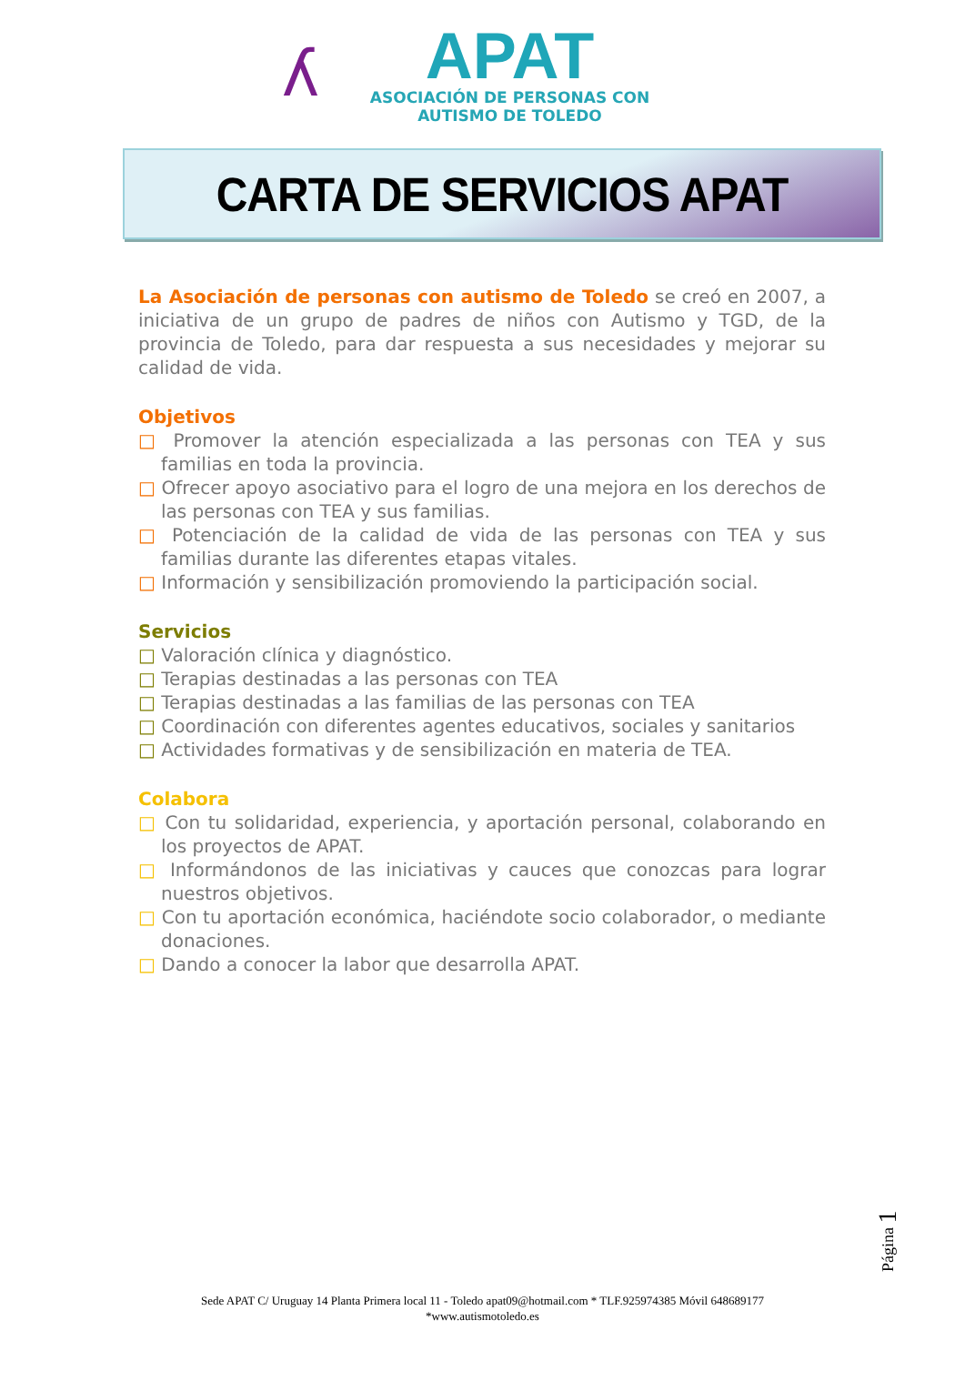ʎ
APAT
ASOCIACIÓN DE PERSONAS CON
AUTISMO DE TOLEDO
CARTA DE SERVICIOS APAT
La Asociación de personas con autismo de Toledo se creó en 2007, a iniciativa de un grupo de padres de niños con Autismo y TGD, de la provincia de Toledo, para dar respuesta a sus necesidades y mejorar su calidad de vida.
Objetivos
□ Promover la atención especializada a las personas con TEA y sus familias en toda la provincia.
□ Ofrecer apoyo asociativo para el logro de una mejora en los derechos de las personas con TEA y sus familias.
□ Potenciación de la calidad de vida de las personas con TEA y sus familias durante las diferentes etapas vitales.
□ Información y sensibilización promoviendo la participación social.
Servicios
□ Valoración clínica y diagnóstico.
□ Terapias destinadas a las personas con TEA
□ Terapias destinadas a las familias de las personas con TEA
□ Coordinación con diferentes agentes educativos, sociales y sanitarios
□ Actividades formativas y de sensibilización en materia de TEA.
Colabora
□ Con tu solidaridad, experiencia, y aportación personal, colaborando en los proyectos de APAT.
□ Informándonos de las iniciativas y cauces que conozcas para lograr nuestros objetivos.
□ Con tu aportación económica, haciéndote socio colaborador, o mediante donaciones.
□ Dando a conocer la labor que desarrolla APAT.
Página 1
Sede APAT C/ Uruguay 14 Planta Primera local 11 - Toledo apat09@hotmail.com * TLF.925974385 Móvil 648689177
*www.autismotoledo.es